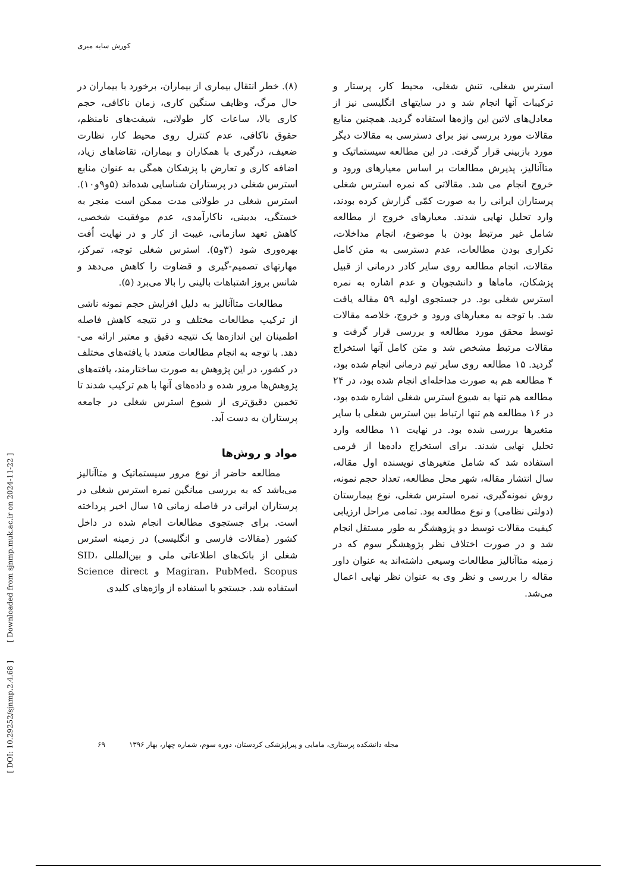کورش سایه میری
[ DOI: 10.29252/sjnmp.2.4.68 ] [ Downloaded from sjnmp.muk.ac.ir on 2024-11-22 ]
(۸). خطر انتقال بیماری از بیماران، برخورد با بیماران در حال مرگ، وظایف سنگین کاری، زمان ناکافی، حجم کاری بالا، ساعات کار طولانی، شیفت‌های نامنظم، حقوق ناکافی، عدم کنترل روی محیط کار، نظارت ضعیف، درگیری با همکاران و بیماران، تقاضاهای زیاد، اضافه کاری و تعارض با پزشکان همگی به عنوان منابع استرس شغلی در پرستاران شناسایی شده‌اند (۵و۹و۱۰). استرس شغلی در طولانی مدت ممکن است منجر به خستگی، بدبینی، ناکارآمدی، عدم موفقیت شخصی، کاهش تعهد سازمانی، غیبت از کار و در نهایت اُفت بهره‌وری شود (۳و۵). استرس شغلی توجه، تمرکز، مهارتهای تصمیم-گیری و قضاوت را کاهش می‌دهد و شانس بروز اشتباهات بالینی را بالا می‌برد (۵).
مطالعات متاآنالیز به دلیل افزایش حجم نمونه ناشی از ترکیب مطالعات مختلف و در نتیجه کاهش فاصله اطمینان این اندازه‌ها یک نتیجه دقیق و معتبر ارائه می-دهد. با توجه به انجام مطالعات متعدد با یافته‌های مختلف در کشور، در این پژوهش به صورت ساختارمند، یافته‌های پژوهش‌ها مرور شده و داده‌های آنها با هم ترکیب شدند تا تخمین دقیق‌تری از شیوع استرس شغلی در جامعه پرستاران به دست آید.
مواد و روش‌ها
مطالعه حاضر از نوع مرور سیستماتیک و متاآنالیز می‌باشد که به بررسی میانگین نمره استرس شغلی در پرستاران ایرانی در فاصله زمانی ۱۵ سال اخیر پرداخته است. برای جستجوی مطالعات انجام شده در داخل کشور (مقالات فارسی و انگلیسی) در زمینه استرس شغلی از بانک‌های اطلاعاتی ملی و بین‌المللی SID، Magiran، PubMed، Scopus و Science direct استفاده شد. جستجو با استفاده از واژه‌های کلیدی
استرس شغلی، تنش شغلی، محیط کار، پرستار و ترکیبات آنها انجام شد و در سایتهای انگلیسی نیز از معادل‌های لاتین این واژه‌ها استفاده گردید. همچنین منابع مقالات مورد بررسی نیز برای دسترسی به مقالات دیگر مورد بازبینی قرار گرفت. در این مطالعه سیستماتیک و متاآنالیز، پذیرش مطالعات بر اساس معیارهای ورود و خروج انجام می شد. مقالاتی که نمره استرس شغلی پرستاران ایرانی را به صورت کمّی گزارش کرده بودند، وارد تحلیل نهایی شدند. معیارهای خروج از مطالعه شامل غیر مرتبط بودن با موضوع، انجام مداخلات، تکراری بودن مطالعات، عدم دسترسی به متن کامل مقالات، انجام مطالعه روی سایر کادر درمانی از قبیل پزشکان، ماماها و دانشجویان و عدم اشاره به نمره استرس شغلی بود. در جستجوی اولیه ۵۹ مقاله یافت شد. با توجه به معیارهای ورود و خروج، خلاصه مقالات توسط محقق مورد مطالعه و بررسی قرار گرفت و مقالات مرتبط مشخص شد و متن کامل آنها استخراج گردید. ۱۵ مطالعه روی سایر تیم درمانی انجام شده بود، ۴ مطالعه هم به صورت مداخله‌ای انجام شده بود، در ۲۴ مطالعه هم تنها به شیوع استرس شغلی اشاره شده بود، در ۱۶ مطالعه هم تنها ارتباط بین استرس شغلی با سایر متغیرها بررسی شده بود. در نهایت ۱۱ مطالعه وارد تحلیل نهایی شدند. برای استخراج داده‌ها از فرمی استفاده شد که شامل متغیرهای نویسنده اول مقاله، سال انتشار مقاله، شهر محل مطالعه، تعداد حجم نمونه، روش نمونه‌گیری، نمره استرس شغلی، نوع بیمارستان (دولتی نظامی) و نوع مطالعه بود. تمامی مراحل ارزیابی کیفیت مقالات توسط دو پژوهشگر به طور مستقل انجام شد و در صورت اختلاف نظر پژوهشگر سوم که در زمینه متاآنالیز مطالعات وسیعی داشته‌اند به عنوان داور مقاله را بررسی و نظر وی به عنوان نظر نهایی اعمال می‌شد.
مجله دانشکده پرستاری، مامایی و پیراپزشکی کردستان، دوره سوم، شماره چهار، بهار ۱۳۹۶ ۶۹